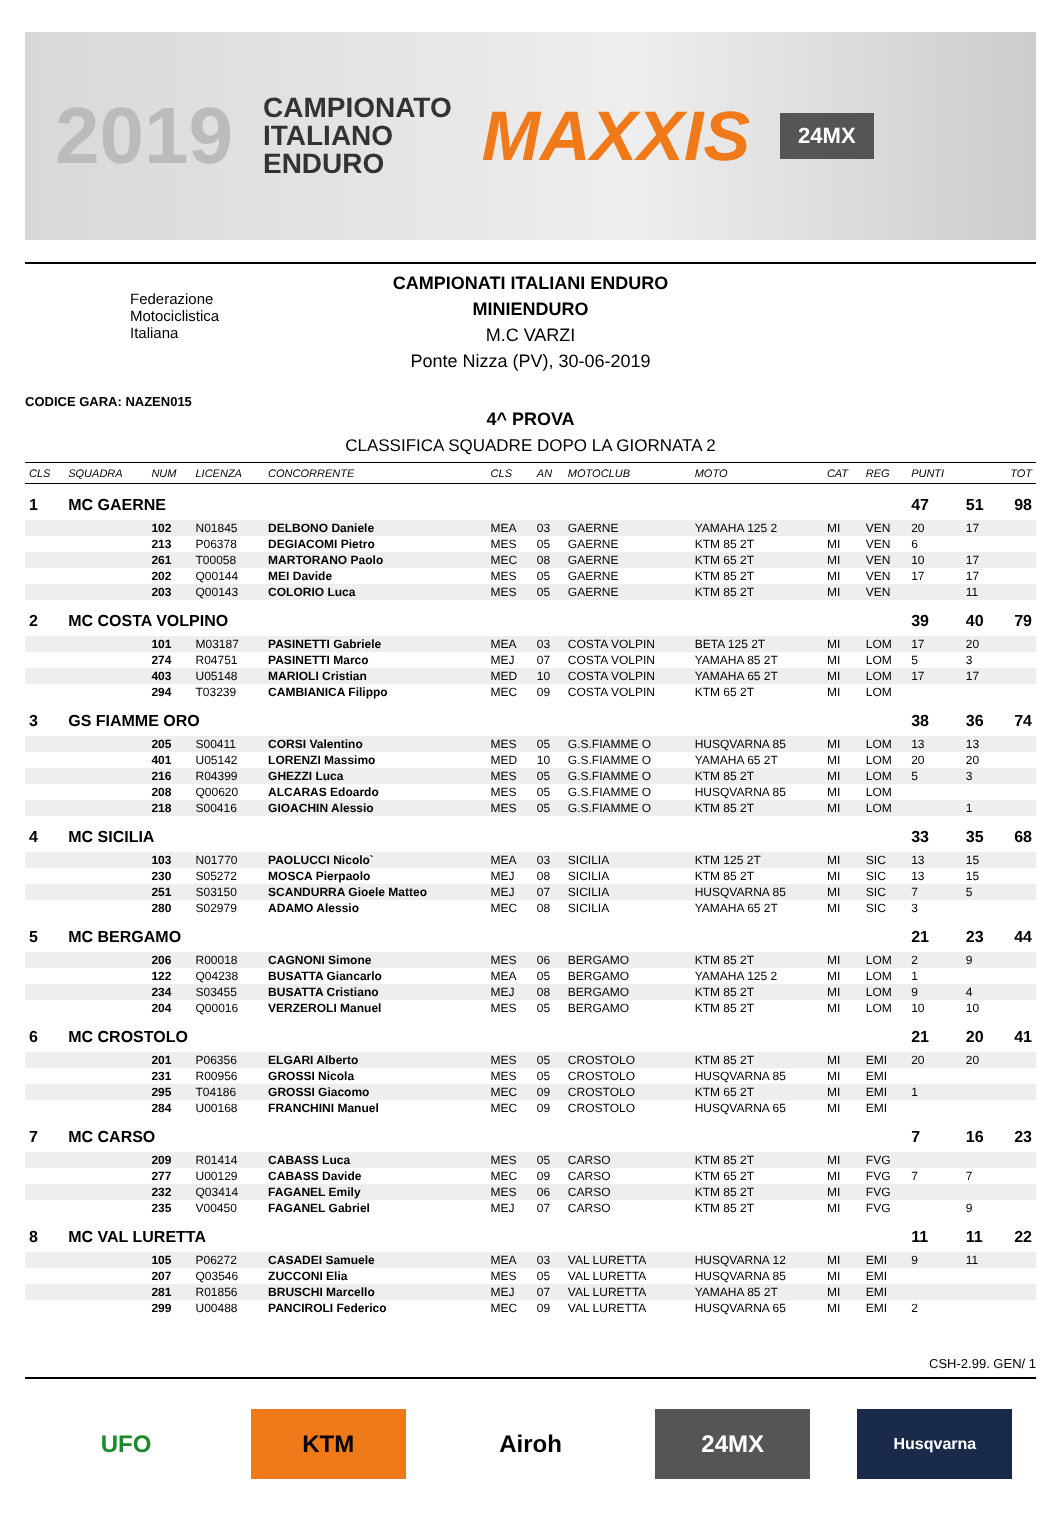2019 CAMPIONATO
ITALIANO
ENDURO MAXXIS 24MX
Federazione
Motociclistica
Italiana
CAMPIONATI ITALIANI ENDURO
MINIENDURO
M.C VARZI
Ponte Nizza (PV), 30-06-2019
CODICE GARA: NAZEN015
4^ PROVA
CLASSIFICA SQUADRE DOPO LA GIORNATA 2
| CLS | SQUADRA | NUM | LICENZA | CONCORRENTE | CLS | AN | MOTOCLUB | MOTO | CAT | REG | PUNTI | | TOT |
| --- | --- | --- | --- | --- | --- | --- | --- | --- | --- | --- | --- | --- | --- |
| 1 | MC GAERNE | | | | | | | | | | 47 | 51 | 98 |
| | | 102 | N01845 | DELBONO Daniele | MEA | 03 | GAERNE | YAMAHA 125 2 | MI | VEN | 20 | 17 | |
| | | 213 | P06378 | DEGIACOMI Pietro | MES | 05 | GAERNE | KTM 85 2T | MI | VEN | 6 | | |
| | | 261 | T00058 | MARTORANO Paolo | MEC | 08 | GAERNE | KTM 65 2T | MI | VEN | 10 | 17 | |
| | | 202 | Q00144 | MEI Davide | MES | 05 | GAERNE | KTM 85 2T | MI | VEN | 17 | 17 | |
| | | 203 | Q00143 | COLORIO Luca | MES | 05 | GAERNE | KTM 85 2T | MI | VEN | | 11 | |
| 2 | MC COSTA VOLPINO | | | | | | | | | | 39 | 40 | 79 |
| | | 101 | M03187 | PASINETTI Gabriele | MEA | 03 | COSTA VOLPIN | BETA 125 2T | MI | LOM | 17 | 20 | |
| | | 274 | R04751 | PASINETTI Marco | MEJ | 07 | COSTA VOLPIN | YAMAHA 85 2T | MI | LOM | 5 | 3 | |
| | | 403 | U05148 | MARIOLI Cristian | MED | 10 | COSTA VOLPIN | YAMAHA 65 2T | MI | LOM | 17 | 17 | |
| | | 294 | T03239 | CAMBIANICA Filippo | MEC | 09 | COSTA VOLPIN | KTM 65 2T | MI | LOM | | | |
| 3 | GS FIAMME ORO | | | | | | | | | | 38 | 36 | 74 |
| | | 205 | S00411 | CORSI Valentino | MES | 05 | G.S.FIAMME O | HUSQVARNA 85 | MI | LOM | 13 | 13 | |
| | | 401 | U05142 | LORENZI Massimo | MED | 10 | G.S.FIAMME O | YAMAHA 65 2T | MI | LOM | 20 | 20 | |
| | | 216 | R04399 | GHEZZI Luca | MES | 05 | G.S.FIAMME O | KTM 85 2T | MI | LOM | 5 | 3 | |
| | | 208 | Q00620 | ALCARAS Edoardo | MES | 05 | G.S.FIAMME O | HUSQVARNA 85 | MI | LOM | | | |
| | | 218 | S00416 | GIOACHIN Alessio | MES | 05 | G.S.FIAMME O | KTM 85 2T | MI | LOM | | 1 | |
| 4 | MC SICILIA | | | | | | | | | | 33 | 35 | 68 |
| | | 103 | N01770 | PAOLUCCI Nicolo` | MEA | 03 | SICILIA | KTM 125 2T | MI | SIC | 13 | 15 | |
| | | 230 | S05272 | MOSCA Pierpaolo | MEJ | 08 | SICILIA | KTM 85 2T | MI | SIC | 13 | 15 | |
| | | 251 | S03150 | SCANDURRA Gioele Matteo | MEJ | 07 | SICILIA | HUSQVARNA 85 | MI | SIC | 7 | 5 | |
| | | 280 | S02979 | ADAMO Alessio | MEC | 08 | SICILIA | YAMAHA 65 2T | MI | SIC | 3 | | |
| 5 | MC BERGAMO | | | | | | | | | | 21 | 23 | 44 |
| | | 206 | R00018 | CAGNONI Simone | MES | 06 | BERGAMO | KTM 85 2T | MI | LOM | 2 | 9 | |
| | | 122 | Q04238 | BUSATTA Giancarlo | MEA | 05 | BERGAMO | YAMAHA 125 2 | MI | LOM | 1 | | |
| | | 234 | S03455 | BUSATTA Cristiano | MEJ | 08 | BERGAMO | KTM 85 2T | MI | LOM | 9 | 4 | |
| | | 204 | Q00016 | VERZEROLI Manuel | MES | 05 | BERGAMO | KTM 85 2T | MI | LOM | 10 | 10 | |
| 6 | MC CROSTOLO | | | | | | | | | | 21 | 20 | 41 |
| | | 201 | P06356 | ELGARI Alberto | MES | 05 | CROSTOLO | KTM 85 2T | MI | EMI | 20 | 20 | |
| | | 231 | R00956 | GROSSI Nicola | MES | 05 | CROSTOLO | HUSQVARNA 85 | MI | EMI | | | |
| | | 295 | T04186 | GROSSI Giacomo | MEC | 09 | CROSTOLO | KTM 65 2T | MI | EMI | 1 | | |
| | | 284 | U00168 | FRANCHINI Manuel | MEC | 09 | CROSTOLO | HUSQVARNA 65 | MI | EMI | | | |
| 7 | MC CARSO | | | | | | | | | | 7 | 16 | 23 |
| | | 209 | R01414 | CABASS Luca | MES | 05 | CARSO | KTM 85 2T | MI | FVG | | | |
| | | 277 | U00129 | CABASS Davide | MEC | 09 | CARSO | KTM 65 2T | MI | FVG | 7 | 7 | |
| | | 232 | Q03414 | FAGANEL Emily | MES | 06 | CARSO | KTM 85 2T | MI | FVG | | | |
| | | 235 | V00450 | FAGANEL Gabriel | MEJ | 07 | CARSO | KTM 85 2T | MI | FVG | | 9 | |
| 8 | MC VAL LURETTA | | | | | | | | | | 11 | 11 | 22 |
| | | 105 | P06272 | CASADEI Samuele | MEA | 03 | VAL LURETTA | HUSQVARNA 12 | MI | EMI | 9 | 11 | |
| | | 207 | Q03546 | ZUCCONI Elia | MES | 05 | VAL LURETTA | HUSQVARNA 85 | MI | EMI | | | |
| | | 281 | R01856 | BRUSCHI Marcello | MEJ | 07 | VAL LURETTA | YAMAHA 85 2T | MI | EMI | | | |
| | | 299 | U00488 | PANCIROLI Federico | MEC | 09 | VAL LURETTA | HUSQVARNA 65 | MI | EMI | 2 | | |
CSH-2.99. GEN/ 1
UFO KTM Airoh 24MX
Husqvarna